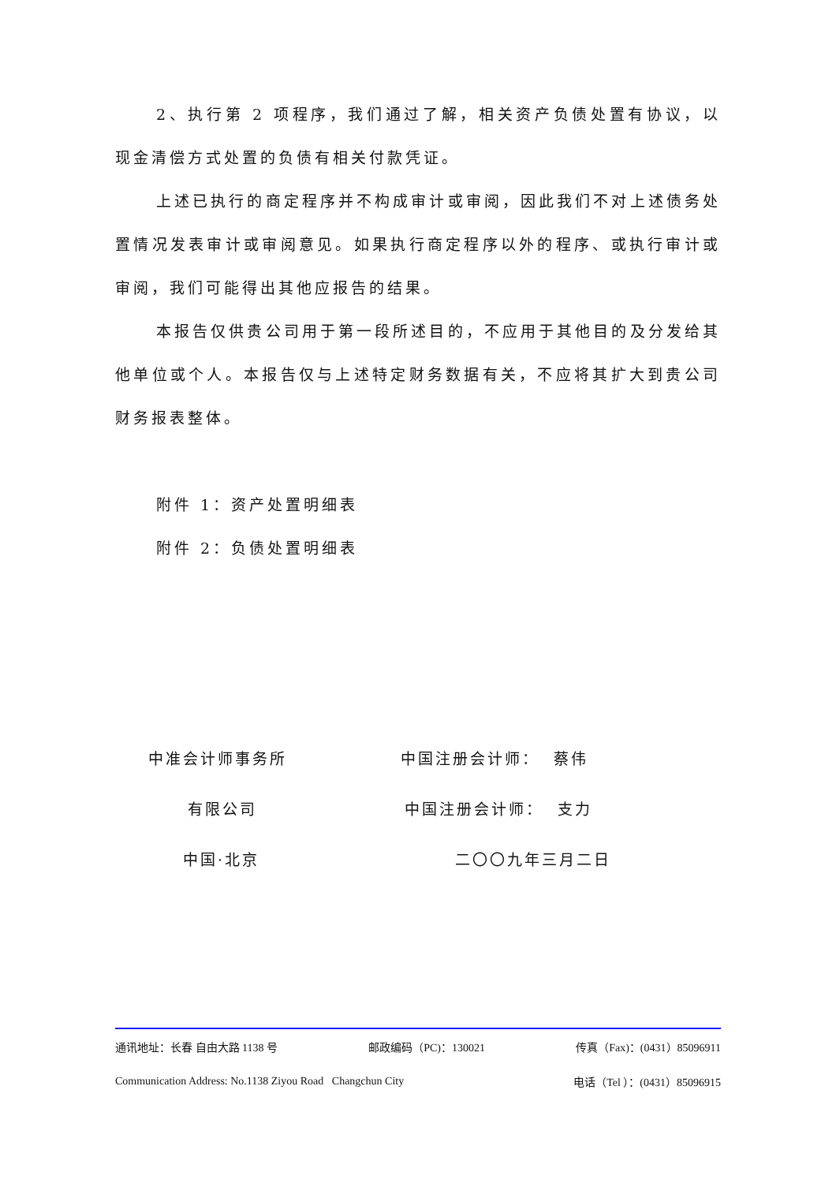2、执行第 2 项程序，我们通过了解，相关资产负债处置有协议，以现金清偿方式处置的负债有相关付款凭证。
上述已执行的商定程序并不构成审计或审阅，因此我们不对上述债务处置情况发表审计或审阅意见。如果执行商定程序以外的程序、或执行审计或审阅，我们可能得出其他应报告的结果。
本报告仅供贵公司用于第一段所述目的，不应用于其他目的及分发给其他单位或个人。本报告仅与上述特定财务数据有关，不应将其扩大到贵公司财务报表整体。
附件 1：资产处置明细表
附件 2：负债处置明细表
中准会计师事务所 中国注册会计师： 蔡伟
有限公司 中国注册会计师： 支力
中国·北京 二〇〇九年三月二日
通讯地址：长春 自由大路 1138 号 邮政编码（PC)：130021 传真（Fax)：(0431）85096911
Communication Address: No.1138 Ziyou Road Changchun City 电话（Tel ）：(0431）85096915